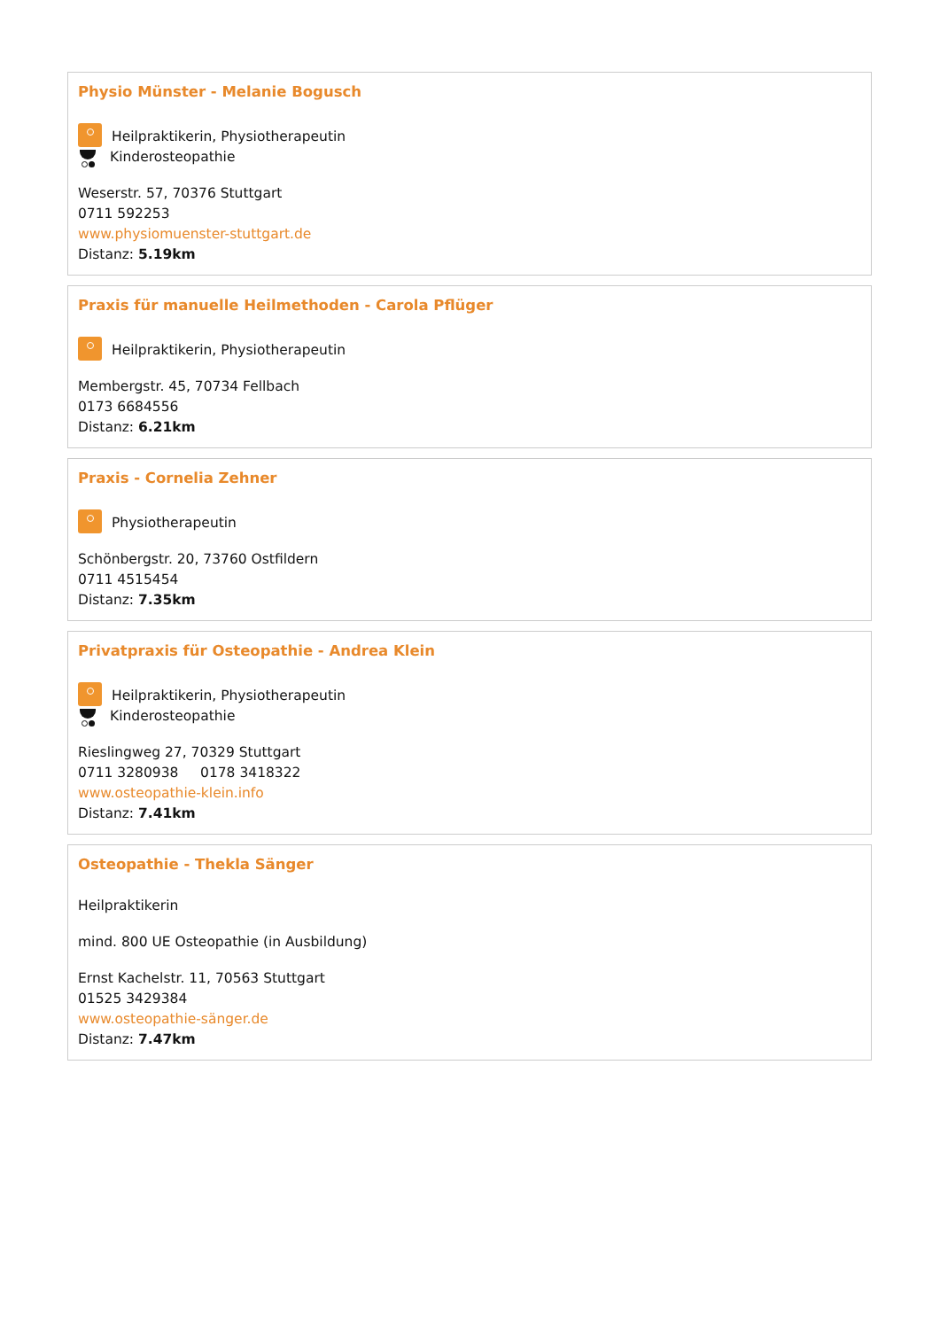Physio Münster - Melanie Bogusch
Heilpraktikerin, Physiotherapeutin
Kinderosteopathie
Weserstr. 57, 70376 Stuttgart
0711 592253
www.physiomuenster-stuttgart.de
Distanz: 5.19km
Praxis für manuelle Heilmethoden - Carola Pflüger
Heilpraktikerin, Physiotherapeutin
Membergstr. 45, 70734 Fellbach
0173 6684556
Distanz: 6.21km
Praxis - Cornelia Zehner
Physiotherapeutin
Schönbergstr. 20, 73760 Ostfildern
0711 4515454
Distanz: 7.35km
Privatpraxis für Osteopathie - Andrea Klein
Heilpraktikerin, Physiotherapeutin
Kinderosteopathie
Rieslingweg 27, 70329 Stuttgart
0711 3280938 0178 3418322
www.osteopathie-klein.info
Distanz: 7.41km
Osteopathie - Thekla Sänger
Heilpraktikerin
mind. 800 UE Osteopathie (in Ausbildung)
Ernst Kachelstr. 11, 70563 Stuttgart
01525 3429384
www.osteopathie-sänger.de
Distanz: 7.47km